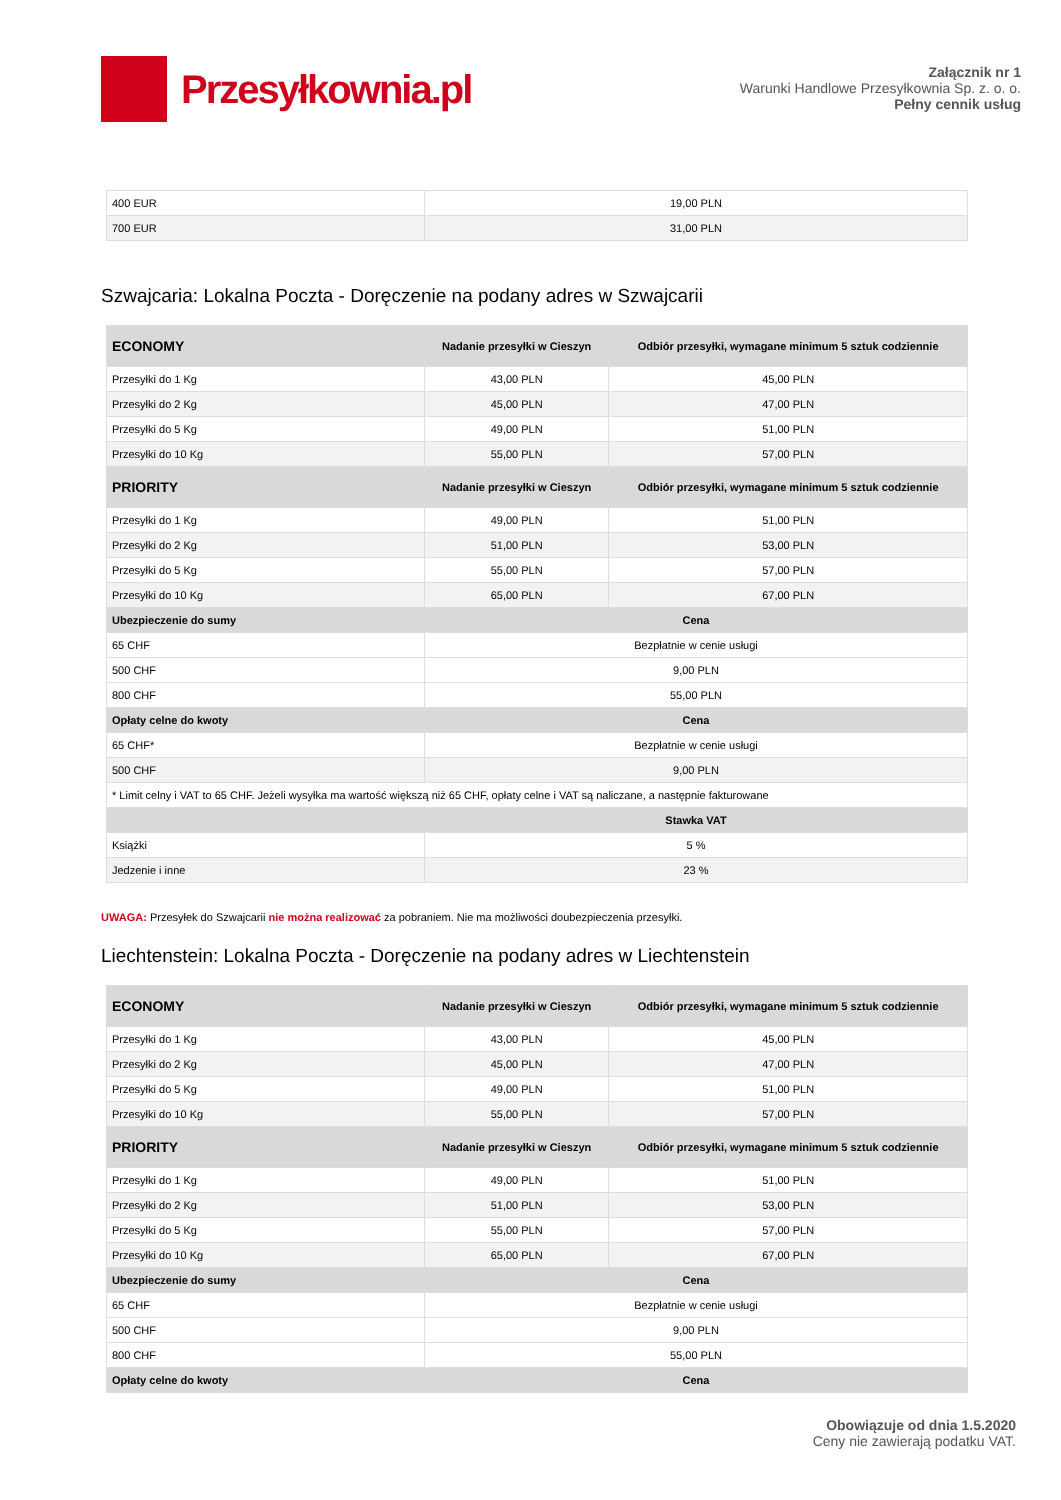Przesyłkownia.pl
Załącznik nr 1
Warunki Handlowe Przesyłkownia Sp. z. o. o.
Pełny cennik usług
| 400 EUR | 19,00 PLN |
| 700 EUR | 31,00 PLN |
Szwajcaria: Lokalna Poczta - Doręczenie na podany adres w Szwajcarii
| ECONOMY | Nadanie przesyłki w Cieszyn | Odbiór przesyłki, wymagane minimum 5 sztuk codziennie |
| --- | --- | --- |
| Przesyłki do 1 Kg | 43,00 PLN | 45,00 PLN |
| Przesyłki do 2 Kg | 45,00 PLN | 47,00 PLN |
| Przesyłki do 5 Kg | 49,00 PLN | 51,00 PLN |
| Przesyłki do 10 Kg | 55,00 PLN | 57,00 PLN |
| PRIORITY | Nadanie przesyłki w Cieszyn | Odbiór przesyłki, wymagane minimum 5 sztuk codziennie |
| Przesyłki do 1 Kg | 49,00 PLN | 51,00 PLN |
| Przesyłki do 2 Kg | 51,00 PLN | 53,00 PLN |
| Przesyłki do 5 Kg | 55,00 PLN | 57,00 PLN |
| Przesyłki do 10 Kg | 65,00 PLN | 67,00 PLN |
| Ubezpieczenie do sumy | Cena | |
| 65 CHF | Bezpłatnie w cenie usługi | |
| 500 CHF | 9,00 PLN | |
| 800 CHF | 55,00 PLN | |
| Opłaty celne do kwoty | Cena | |
| 65 CHF* | Bezpłatnie w cenie usługi | |
| 500 CHF | 9,00 PLN | |
| * Limit celny i VAT to 65 CHF. Jeżeli wysyłka ma wartość większą niż 65 CHF, opłaty celne i VAT są naliczane, a następnie fakturowane | | |
| | Stawka VAT | |
| Książki | 5 % | |
| Jedzenie i inne | 23 % | |
UWAGA: Przesyłek do Szwajcarii nie można realizować za pobraniem. Nie ma możliwości doubezpieczenia przesyłki.
Liechtenstein: Lokalna Poczta - Doręczenie na podany adres w Liechtenstein
| ECONOMY | Nadanie przesyłki w Cieszyn | Odbiór przesyłki, wymagane minimum 5 sztuk codziennie |
| --- | --- | --- |
| Przesyłki do 1 Kg | 43,00 PLN | 45,00 PLN |
| Przesyłki do 2 Kg | 45,00 PLN | 47,00 PLN |
| Przesyłki do 5 Kg | 49,00 PLN | 51,00 PLN |
| Przesyłki do 10 Kg | 55,00 PLN | 57,00 PLN |
| PRIORITY | Nadanie przesyłki w Cieszyn | Odbiór przesyłki, wymagane minimum 5 sztuk codziennie |
| Przesyłki do 1 Kg | 49,00 PLN | 51,00 PLN |
| Przesyłki do 2 Kg | 51,00 PLN | 53,00 PLN |
| Przesyłki do 5 Kg | 55,00 PLN | 57,00 PLN |
| Przesyłki do 10 Kg | 65,00 PLN | 67,00 PLN |
| Ubezpieczenie do sumy | Cena | |
| 65 CHF | Bezpłatnie w cenie usługi | |
| 500 CHF | 9,00 PLN | |
| 800 CHF | 55,00 PLN | |
| Opłaty celne do kwoty | Cena | |
Obowiązuje od dnia 1.5.2020
Ceny nie zawierają podatku VAT.